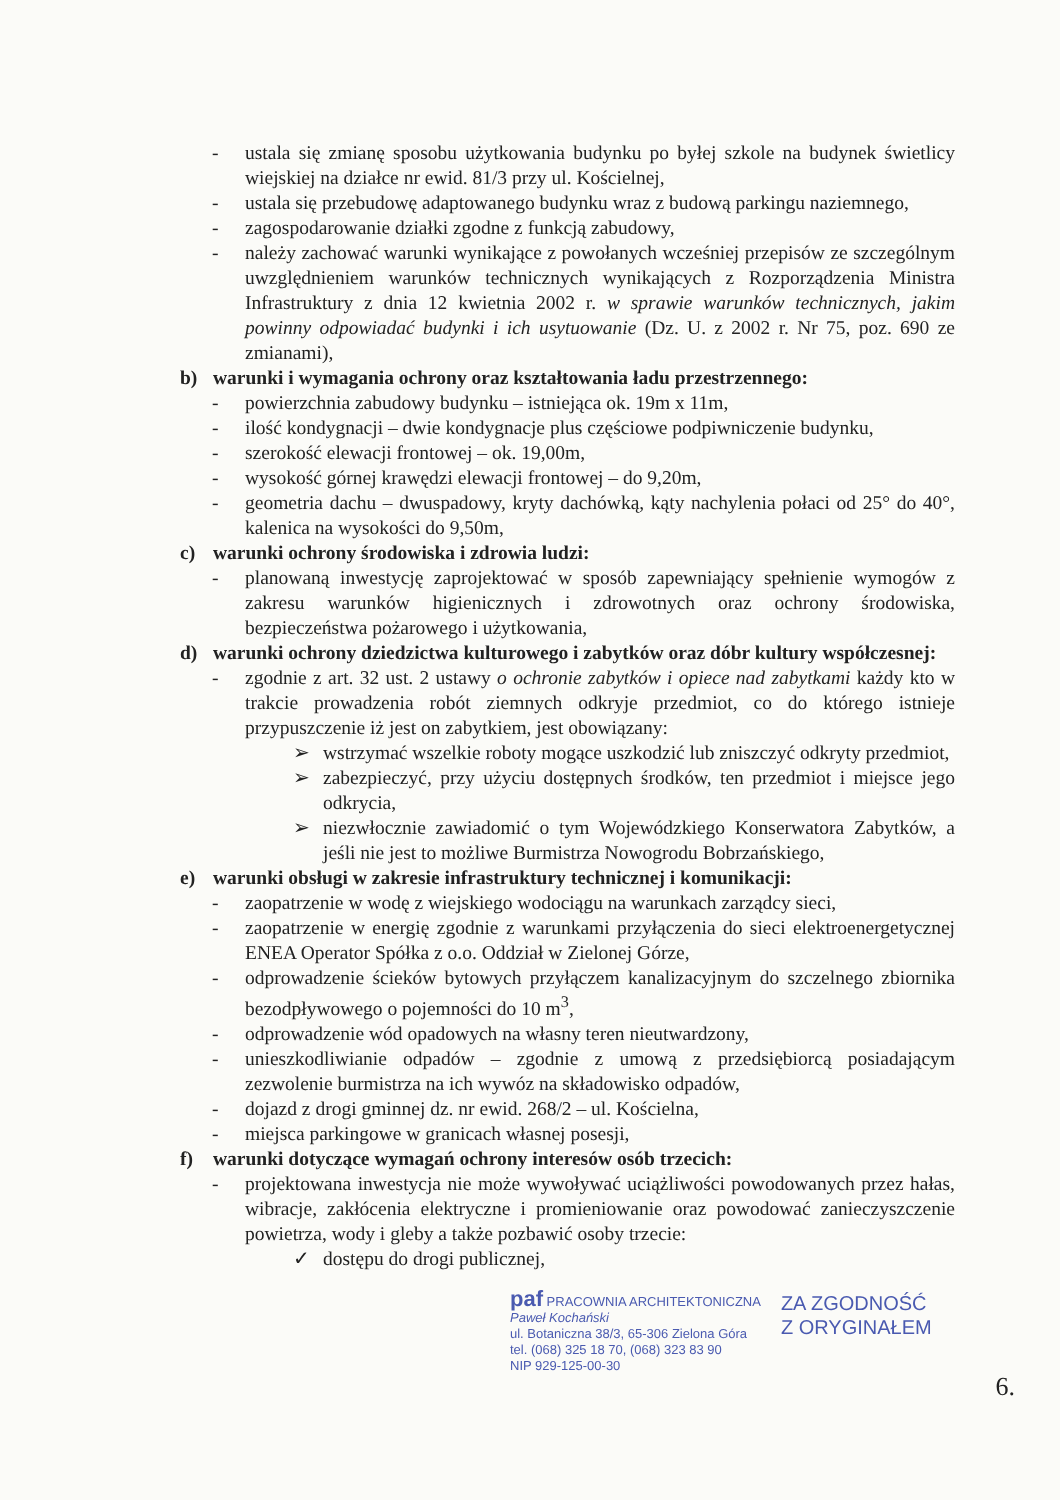- ustala się zmianę sposobu użytkowania budynku po byłej szkole na budynek świetlicy wiejskiej na działce nr ewid. 81/3 przy ul. Kościelnej,
- ustala się przebudowę adaptowanego budynku wraz z budową parkingu naziemnego,
- zagospodarowanie działki zgodne z funkcją zabudowy,
- należy zachować warunki wynikające z powołanych wcześniej przepisów ze szczególnym uwzględnieniem warunków technicznych wynikających z Rozporządzenia Ministra Infrastruktury z dnia 12 kwietnia 2002 r. w sprawie warunków technicznych, jakim powinny odpowiadać budynki i ich usytuowanie (Dz. U. z 2002 r. Nr 75, poz. 690 ze zmianami),
b) warunki i wymagania ochrony oraz kształtowania ładu przestrzennego:
- powierzchnia zabudowy budynku – istniejąca ok. 19m x 11m,
- ilość kondygnacji – dwie kondygnacje plus częściowe podpiwniczenie budynku,
- szerokość elewacji frontowej – ok. 19,00m,
- wysokość górnej krawędzi elewacji frontowej – do 9,20m,
- geometria dachu – dwuspadowy, kryty dachówką, kąty nachylenia połaci od 25° do 40°, kalenica na wysokości do 9,50m,
c) warunki ochrony środowiska i zdrowia ludzi:
- planowaną inwestycję zaprojektować w sposób zapewniający spełnienie wymogów z zakresu warunków higienicznych i zdrowotnych oraz ochrony środowiska, bezpieczeństwa pożarowego i użytkowania,
d) warunki ochrony dziedzictwa kulturowego i zabytków oraz dóbr kultury współczesnej:
- zgodnie z art. 32 ust. 2 ustawy o ochronie zabytków i opiece nad zabytkami każdy kto w trakcie prowadzenia robót ziemnych odkryje przedmiot, co do którego istnieje przypuszczenie iż jest on zabytkiem, jest obowiązany:
➢ wstrzymać wszelkie roboty mogące uszkodzić lub zniszczyć odkryty przedmiot,
➢ zabezpieczyć, przy użyciu dostępnych środków, ten przedmiot i miejsce jego odkrycia,
➢ niezwłocznie zawiadomić o tym Wojewódzkiego Konserwatora Zabytków, a jeśli nie jest to możliwe Burmistrza Nowogrodu Bobrzańskiego,
e) warunki obsługi w zakresie infrastruktury technicznej i komunikacji:
- zaopatrzenie w wodę z wiejskiego wodociągu na warunkach zarządcy sieci,
- zaopatrzenie w energię zgodnie z warunkami przyłączenia do sieci elektroenergetycznej ENEA Operator Spółka z o.o. Oddział w Zielonej Górze,
- odprowadzenie ścieków bytowych przyłączem kanalizacyjnym do szczelnego zbiornika bezodpływowego o pojemności do 10 m<sup>3</sup>,
- odprowadzenie wód opadowych na własny teren nieutwardzony,
- unieszkodliwianie odpadów – zgodnie z umową z przedsiębiorcą posiadającym zezwolenie burmistrza na ich wywóz na składowisko odpadów,
- dojazd z drogi gminnej dz. nr ewid. 268/2 – ul. Kościelna,
- miejsca parkingowe w granicach własnej posesji,
f) warunki dotyczące wymagań ochrony interesów osób trzecich:
- projektowana inwestycja nie może wywoływać uciążliwości powodowanych przez hałas, wibracje, zakłócenia elektryczne i promieniowanie oraz powodować zanieczyszczenie powietrza, wody i gleby a także pozbawić osoby trzecie:
✓ dostępu do drogi publicznej,
paf PRACOWNIA ARCHITEKTONICZNA
Paweł Kochański
ul. Botaniczna 38/3, 65-306 Zielona Góra
tel. (068) 325 18 70, (068) 323 83 90
NIP 929-125-00-30
ZA ZGODNOŚĆ
Z ORYGINAŁEM
6.